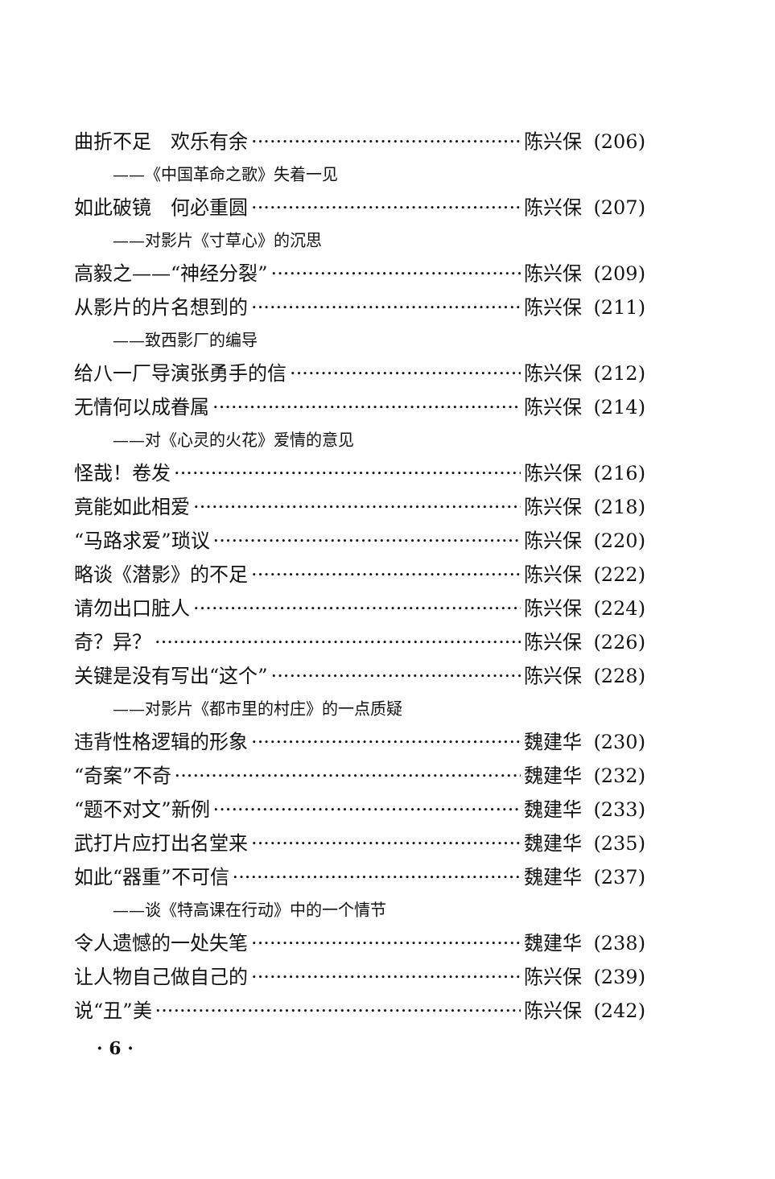曲折不足　欢乐有余 陈兴保 (206)
——《中国革命之歌》失着一见
如此破镜　何必重圆 陈兴保 (207)
——对影片《寸草心》的沉思
高毅之——“神经分裂” 陈兴保 (209)
从影片的片名想到的 陈兴保 (211)
——致西影厂的编导
给八一厂导演张勇手的信 陈兴保 (212)
无情何以成眷属 陈兴保 (214)
——对《心灵的火花》爱情的意见
怪哉！卷发 陈兴保 (216)
竟能如此相爱 陈兴保 (218)
“马路求爱”琐议 陈兴保 (220)
略谈《潜影》的不足 陈兴保 (222)
请勿出口脏人 陈兴保 (224)
奇？异？ 陈兴保 (226)
关键是没有写出“这个” 陈兴保 (228)
——对影片《都市里的村庄》的一点质疑
违背性格逻辑的形象 魏建华 (230)
“奇案”不奇 魏建华 (232)
“题不对文”新例 魏建华 (233)
武打片应打出名堂来 魏建华 (235)
如此“器重”不可信 魏建华 (237)
——谈《特高课在行动》中的一个情节
令人遗憾的一处失笔 魏建华 (238)
让人物自己做自己的 陈兴保 (239)
说“丑”美 陈兴保 (242)
· 6 ·